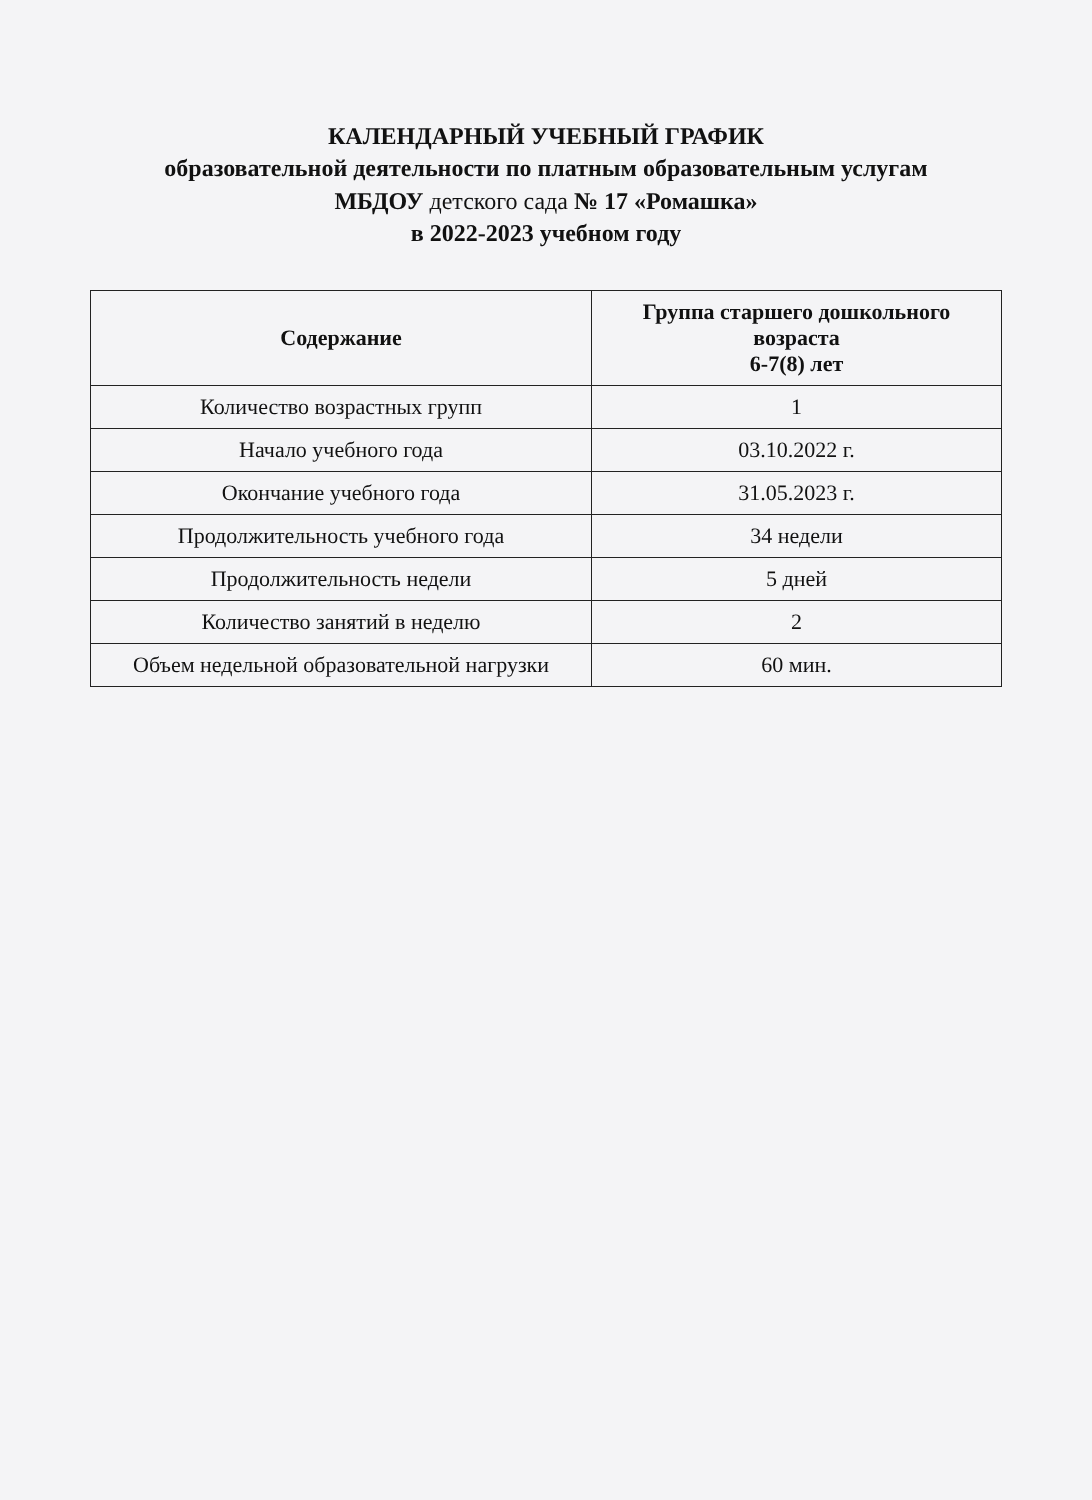КАЛЕНДАРНЫЙ УЧЕБНЫЙ ГРАФИК
образовательной деятельности по платным образовательным услугам
МБДОУ детского сада № 17 «Ромашка»
в 2022-2023 учебном году
| Содержание | Группа старшего дошкольного возраста 6-7(8) лет |
| --- | --- |
| Количество возрастных групп | 1 |
| Начало учебного года | 03.10.2022 г. |
| Окончание учебного года | 31.05.2023 г. |
| Продолжительность учебного года | 34 недели |
| Продолжительность недели | 5 дней |
| Количество занятий в неделю | 2 |
| Объем недельной образовательной нагрузки | 60 мин. |